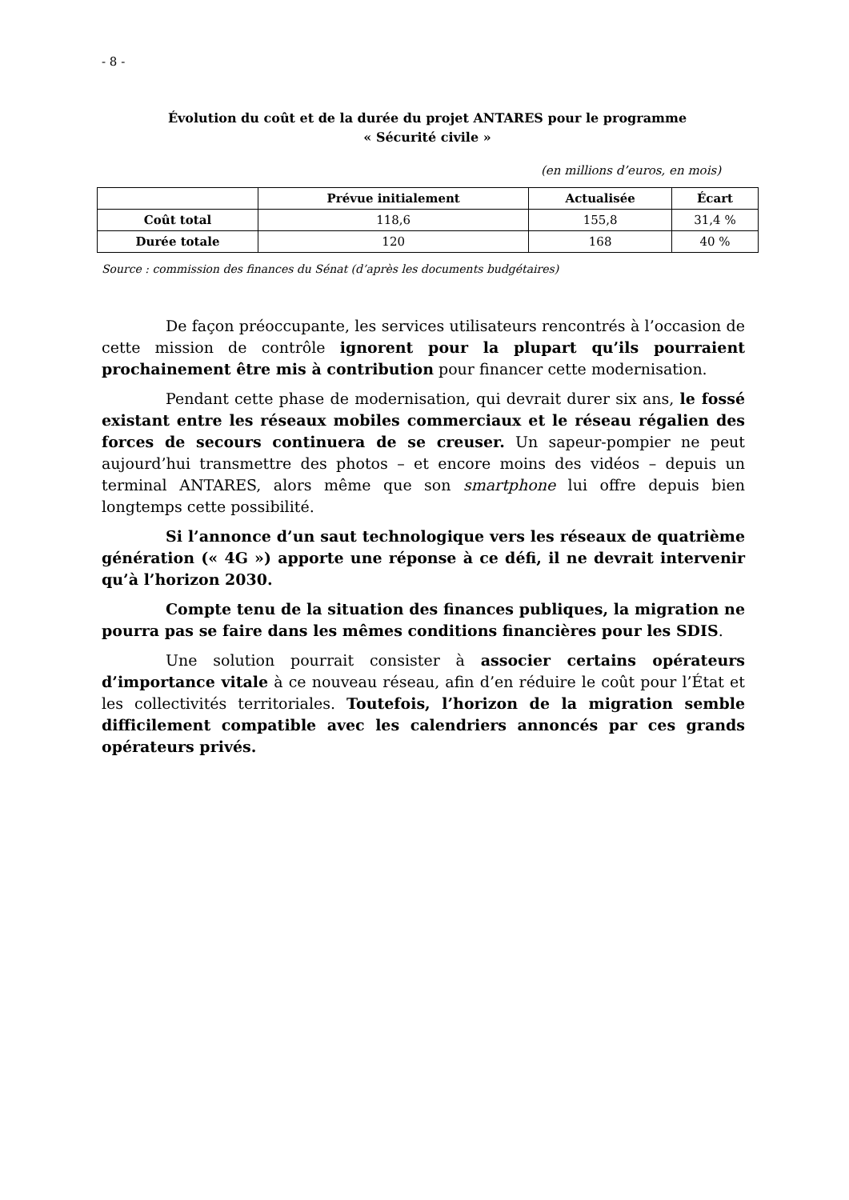- 8 -
Évolution du coût et de la durée du projet ANTARES pour le programme
« Sécurité civile »
(en millions d’euros, en mois)
| | Prévue initialement | Actualisée | Écart |
| --- | --- | --- | --- |
| Coût total | 118,6 | 155,8 | 31,4 % |
| Durée totale | 120 | 168 | 40 % |
Source : commission des finances du Sénat (d’après les documents budgétaires)
De façon préoccupante, les services utilisateurs rencontrés à l’occasion de cette mission de contrôle ignorent pour la plupart qu’ils pourraient prochainement être mis à contribution pour financer cette modernisation.
Pendant cette phase de modernisation, qui devrait durer six ans, le fossé existant entre les réseaux mobiles commerciaux et le réseau régalien des forces de secours continuera de se creuser. Un sapeur-pompier ne peut aujourd’hui transmettre des photos – et encore moins des vidéos – depuis un terminal ANTARES, alors même que son smartphone lui offre depuis bien longtemps cette possibilité.
Si l’annonce d’un saut technologique vers les réseaux de quatrième génération (« 4G ») apporte une réponse à ce défi, il ne devrait intervenir qu’à l’horizon 2030.
Compte tenu de la situation des finances publiques, la migration ne pourra pas se faire dans les mêmes conditions financières pour les SDIS.
Une solution pourrait consister à associer certains opérateurs d’importance vitale à ce nouveau réseau, afin d’en réduire le coût pour l’État et les collectivités territoriales. Toutefois, l’horizon de la migration semble difficilement compatible avec les calendriers annoncés par ces grands opérateurs privés.